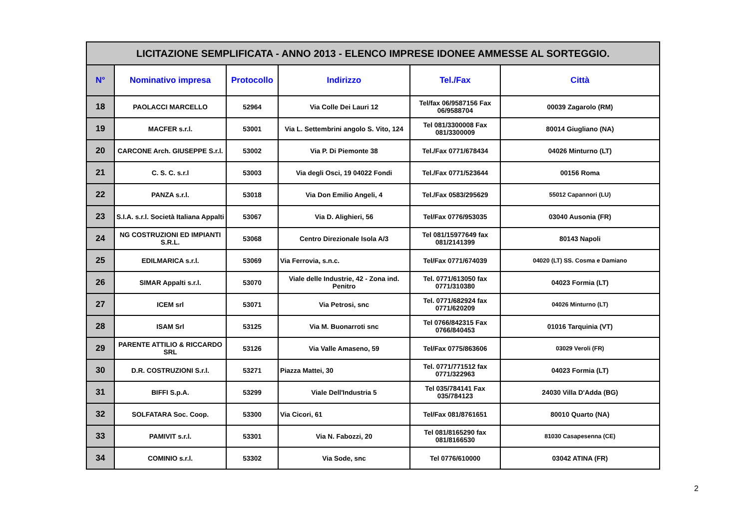| LICITAZIONE SEMPLIFICATA - ANNO 2013 - ELENCO IMPRESE IDONEE AMMESSE AL SORTEGGIO. | | | | | |
| N° | Nominativo impresa | Protocollo | Indirizzo | Tel./Fax | Città |
| 18 | PAOLACCI MARCELLO | 52964 | Via Colle Dei Lauri 12 | Tel/fax 06/9587156 Fax 06/9588704 | 00039 Zagarolo (RM) |
| 19 | MACFER s.r.l. | 53001 | Via L. Settembrini angolo S. Vito, 124 | Tel 081/3300008 Fax 081/3300009 | 80014 Giugliano (NA) |
| 20 | CARCONE Arch. GIUSEPPE S.r.l. | 53002 | Via P. Di Piemonte 38 | Tel./Fax 0771/678434 | 04026 Minturno (LT) |
| 21 | C. S. C. s.r.l | 53003 | Via degli Osci, 19 04022 Fondi | Tel./Fax 0771/523644 | 00156 Roma |
| 22 | PANZA s.r.l. | 53018 | Via Don Emilio Angeli, 4 | Tel./Fax 0583/295629 | 55012 Capannori (LU) |
| 23 | S.I.A. s.r.l. Società Italiana Appalti | 53067 | Via D. Alighieri, 56 | Tel/Fax 0776/953035 | 03040 Ausonia (FR) |
| 24 | NG COSTRUZIONI ED IMPIANTI S.R.L. | 53068 | Centro Direzionale Isola A/3 | Tel 081/15977649 fax 081/2141399 | 80143 Napoli |
| 25 | EDILMARICA s.r.l. | 53069 | Via Ferrovia, s.n.c. | Tel/Fax 0771/674039 | 04020 (LT) SS. Cosma e Damiano |
| 26 | SIMAR Appalti s.r.l. | 53070 | Viale delle Industrie, 42 - Zona ind. Penitro | Tel. 0771/613050 fax 0771/310380 | 04023 Formia (LT) |
| 27 | ICEM srl | 53071 | Via Petrosi, snc | Tel. 0771/682924 fax 0771/620209 | 04026 Minturno (LT) |
| 28 | ISAM Srl | 53125 | Via M. Buonarroti snc | Tel 0766/842315 Fax 0766/840453 | 01016 Tarquinia (VT) |
| 29 | PARENTE ATTILIO & RICCARDO SRL | 53126 | Via Valle Amaseno, 59 | Tel/Fax 0775/863606 | 03029 Veroli (FR) |
| 30 | D.R. COSTRUZIONI S.r.l. | 53271 | Piazza Mattei, 30 | Tel. 0771/771512 fax 0771/322963 | 04023 Formia (LT) |
| 31 | BIFFI S.p.A. | 53299 | Viale Dell'Industria 5 | Tel 035/784141 Fax 035/784123 | 24030 Villa D'Adda (BG) |
| 32 | SOLFATARA Soc. Coop. | 53300 | Via Cicori, 61 | Tel/Fax 081/8761651 | 80010 Quarto (NA) |
| 33 | PAMIVIT s.r.l. | 53301 | Via N. Fabozzi, 20 | Tel 081/8165290 fax 081/8166530 | 81030 Casapesenna (CE) |
| 34 | COMINIO s.r.l. | 53302 | Via Sode, snc | Tel 0776/610000 | 03042 ATINA (FR) |
2